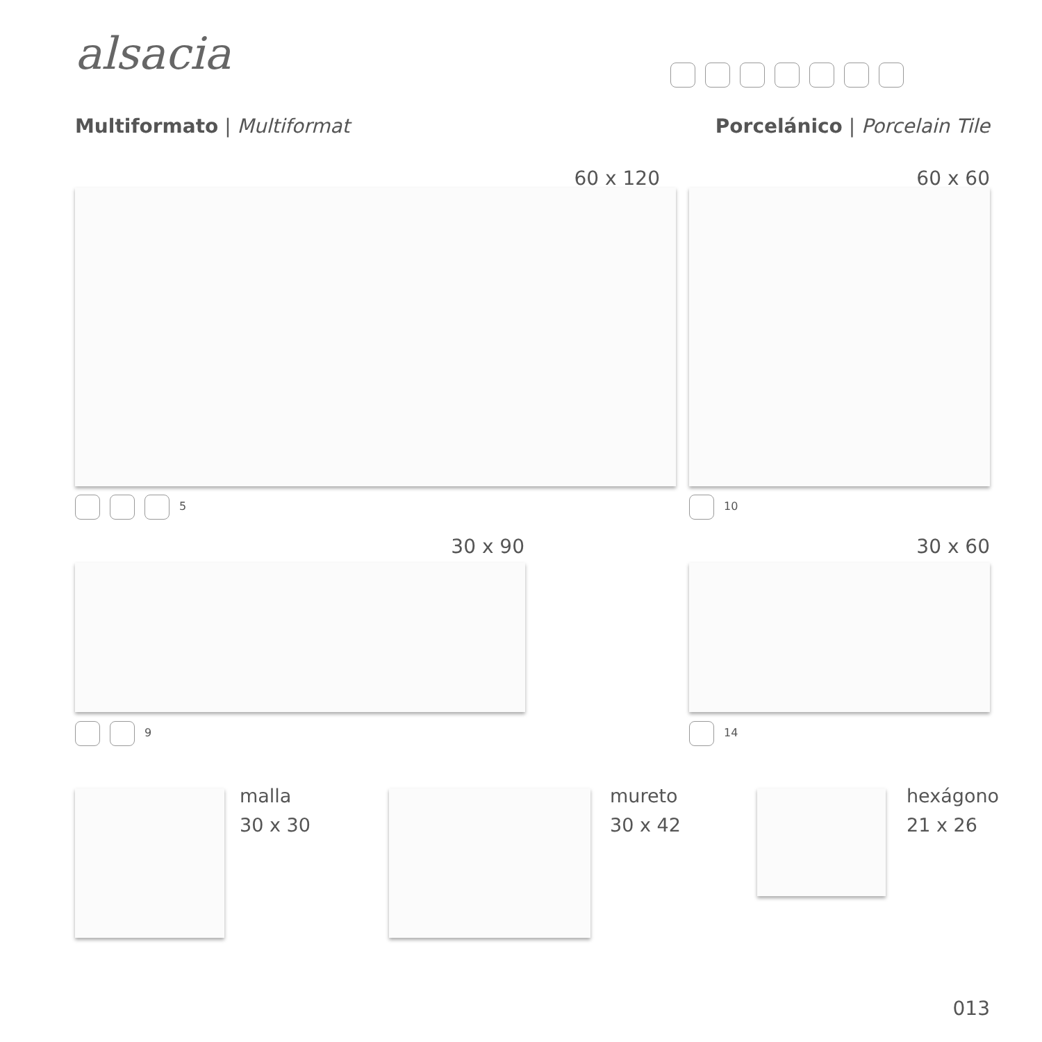alsacia
Multiformato | Multiformat Porcelánico | Porcelain Tile
60 x 120 60 x 60
5 10
30 x 90 30 x 60
9 14
malla
30 x 30
mureto
30 x 42
hexágono
21 x 26
013